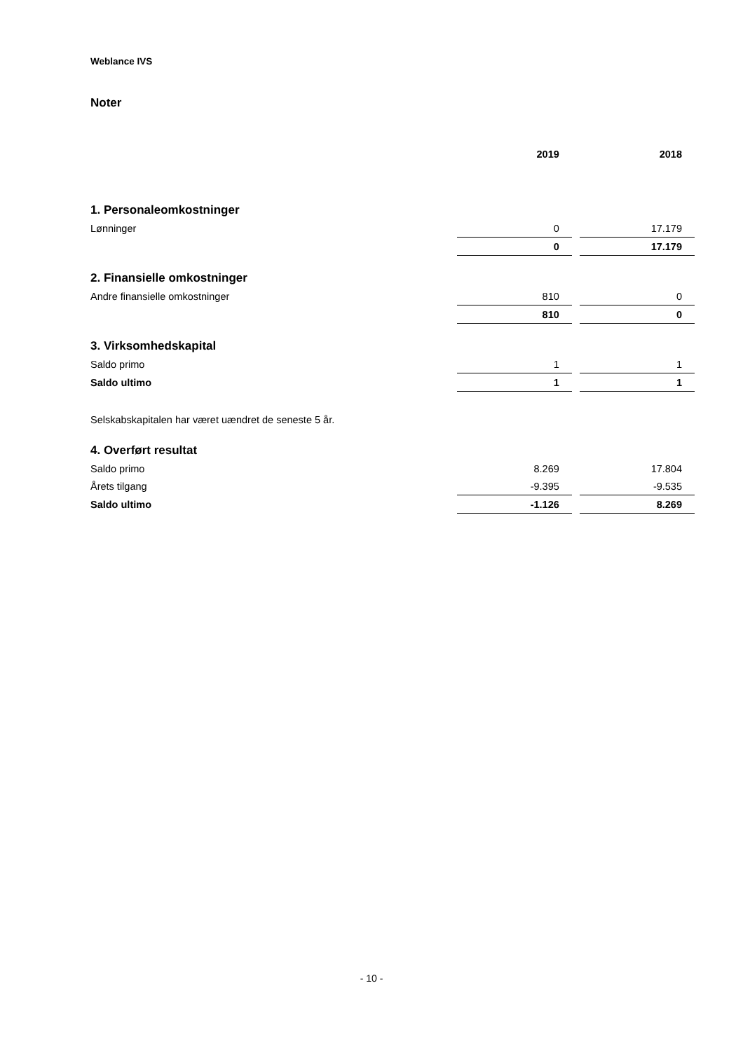Weblance IVS
Noter
| | 2019 | | 2018 |
| 1. Personaleomkostninger | | | |
| Lønninger | 0 | | 17.179 |
| | 0 | | 17.179 |
| 2. Finansielle omkostninger | | | |
| Andre finansielle omkostninger | 810 | | 0 |
| | 810 | | 0 |
| 3. Virksomhedskapital | | | |
| Saldo primo | 1 | | 1 |
| Saldo ultimo | 1 | | 1 |
| Selskabskapitalen har været uændret de seneste 5 år. | | | |
| 4. Overført resultat | | | |
| Saldo primo | 8.269 | | 17.804 |
| Årets tilgang | -9.395 | | -9.535 |
| Saldo ultimo | -1.126 | | 8.269 |
- 10 -